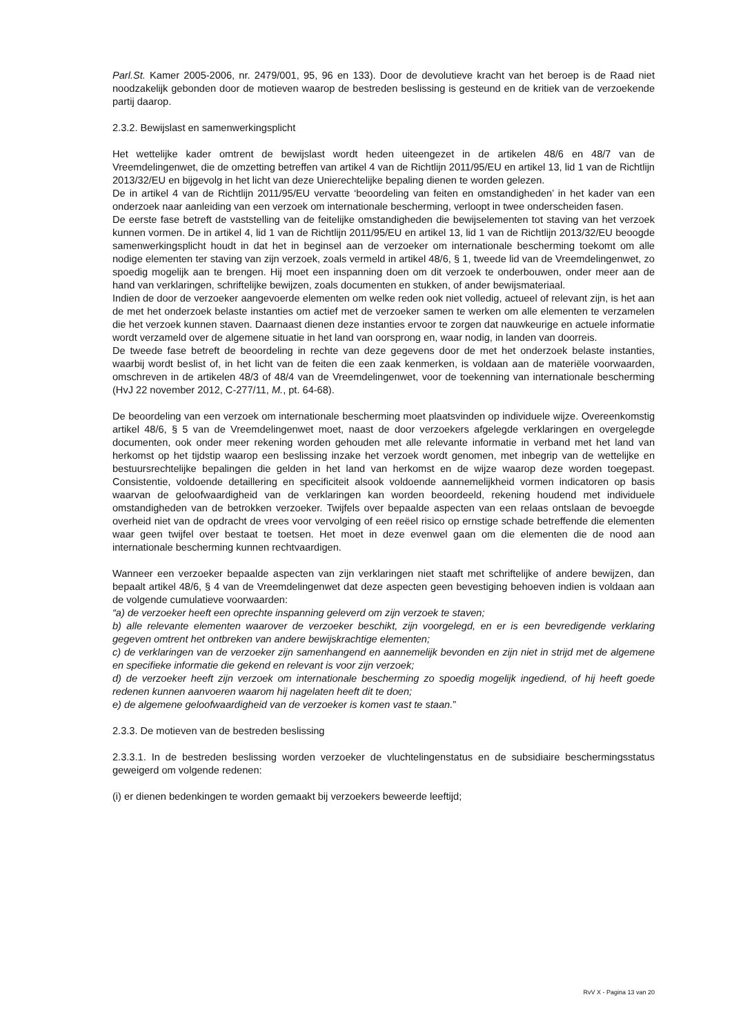Parl.St. Kamer 2005-2006, nr. 2479/001, 95, 96 en 133). Door de devolutieve kracht van het beroep is de Raad niet noodzakelijk gebonden door de motieven waarop de bestreden beslissing is gesteund en de kritiek van de verzoekende partij daarop.
2.3.2. Bewijslast en samenwerkingsplicht
Het wettelijke kader omtrent de bewijslast wordt heden uiteengezet in de artikelen 48/6 en 48/7 van de Vreemdelingenwet, die de omzetting betreffen van artikel 4 van de Richtlijn 2011/95/EU en artikel 13, lid 1 van de Richtlijn 2013/32/EU en bijgevolg in het licht van deze Unierechtelijke bepaling dienen te worden gelezen.
De in artikel 4 van de Richtlijn 2011/95/EU vervatte ‘beoordeling van feiten en omstandigheden’ in het kader van een onderzoek naar aanleiding van een verzoek om internationale bescherming, verloopt in twee onderscheiden fasen.
De eerste fase betreft de vaststelling van de feitelijke omstandigheden die bewijselementen tot staving van het verzoek kunnen vormen. De in artikel 4, lid 1 van de Richtlijn 2011/95/EU en artikel 13, lid 1 van de Richtlijn 2013/32/EU beoogde samenwerkingsplicht houdt in dat het in beginsel aan de verzoeker om internationale bescherming toekomt om alle nodige elementen ter staving van zijn verzoek, zoals vermeld in artikel 48/6, § 1, tweede lid van de Vreemdelingenwet, zo spoedig mogelijk aan te brengen. Hij moet een inspanning doen om dit verzoek te onderbouwen, onder meer aan de hand van verklaringen, schriftelijke bewijzen, zoals documenten en stukken, of ander bewijsmateriaal.
Indien de door de verzoeker aangevoerde elementen om welke reden ook niet volledig, actueel of relevant zijn, is het aan de met het onderzoek belaste instanties om actief met de verzoeker samen te werken om alle elementen te verzamelen die het verzoek kunnen staven. Daarnaast dienen deze instanties ervoor te zorgen dat nauwkeurige en actuele informatie wordt verzameld over de algemene situatie in het land van oorsprong en, waar nodig, in landen van doorreis.
De tweede fase betreft de beoordeling in rechte van deze gegevens door de met het onderzoek belaste instanties, waarbij wordt beslist of, in het licht van de feiten die een zaak kenmerken, is voldaan aan de materiële voorwaarden, omschreven in de artikelen 48/3 of 48/4 van de Vreemdelingenwet, voor de toekenning van internationale bescherming (HvJ 22 november 2012, C-277/11, M., pt. 64-68).
De beoordeling van een verzoek om internationale bescherming moet plaatsvinden op individuele wijze. Overeenkomstig artikel 48/6, § 5 van de Vreemdelingenwet moet, naast de door verzoekers afgelegde verklaringen en overgelegde documenten, ook onder meer rekening worden gehouden met alle relevante informatie in verband met het land van herkomst op het tijdstip waarop een beslissing inzake het verzoek wordt genomen, met inbegrip van de wettelijke en bestuursrechtelijke bepalingen die gelden in het land van herkomst en de wijze waarop deze worden toegepast. Consistentie, voldoende detaillering en specificiteit alsook voldoende aannemelijkheid vormen indicatoren op basis waarvan de geloofwaardigheid van de verklaringen kan worden beoordeeld, rekening houdend met individuele omstandigheden van de betrokken verzoeker. Twijfels over bepaalde aspecten van een relaas ontslaan de bevoegde overheid niet van de opdracht de vrees voor vervolging of een reëel risico op ernstige schade betreffende die elementen waar geen twijfel over bestaat te toetsen. Het moet in deze evenwel gaan om die elementen die de nood aan internationale bescherming kunnen rechtvaardigen.
Wanneer een verzoeker bepaalde aspecten van zijn verklaringen niet staaft met schriftelijke of andere bewijzen, dan bepaalt artikel 48/6, § 4 van de Vreemdelingenwet dat deze aspecten geen bevestiging behoeven indien is voldaan aan de volgende cumulatieve voorwaarden:
“a) de verzoeker heeft een oprechte inspanning geleverd om zijn verzoek te staven;
b) alle relevante elementen waarover de verzoeker beschikt, zijn voorgelegd, en er is een bevredigende verklaring gegeven omtrent het ontbreken van andere bewijskrachtige elementen;
c) de verklaringen van de verzoeker zijn samenhangend en aannemelijk bevonden en zijn niet in strijd met de algemene en specifieke informatie die gekend en relevant is voor zijn verzoek;
d) de verzoeker heeft zijn verzoek om internationale bescherming zo spoedig mogelijk ingediend, of hij heeft goede redenen kunnen aanvoeren waarom hij nagelaten heeft dit te doen;
e) de algemene geloofwaardigheid van de verzoeker is komen vast te staan.”
2.3.3. De motieven van de bestreden beslissing
2.3.3.1. In de bestreden beslissing worden verzoeker de vluchtelingenstatus en de subsidiaire beschermingsstatus geweigerd om volgende redenen:
(i) er dienen bedenkingen te worden gemaakt bij verzoekers beweerde leeftijd;
RvV X - Pagina 13 van 20